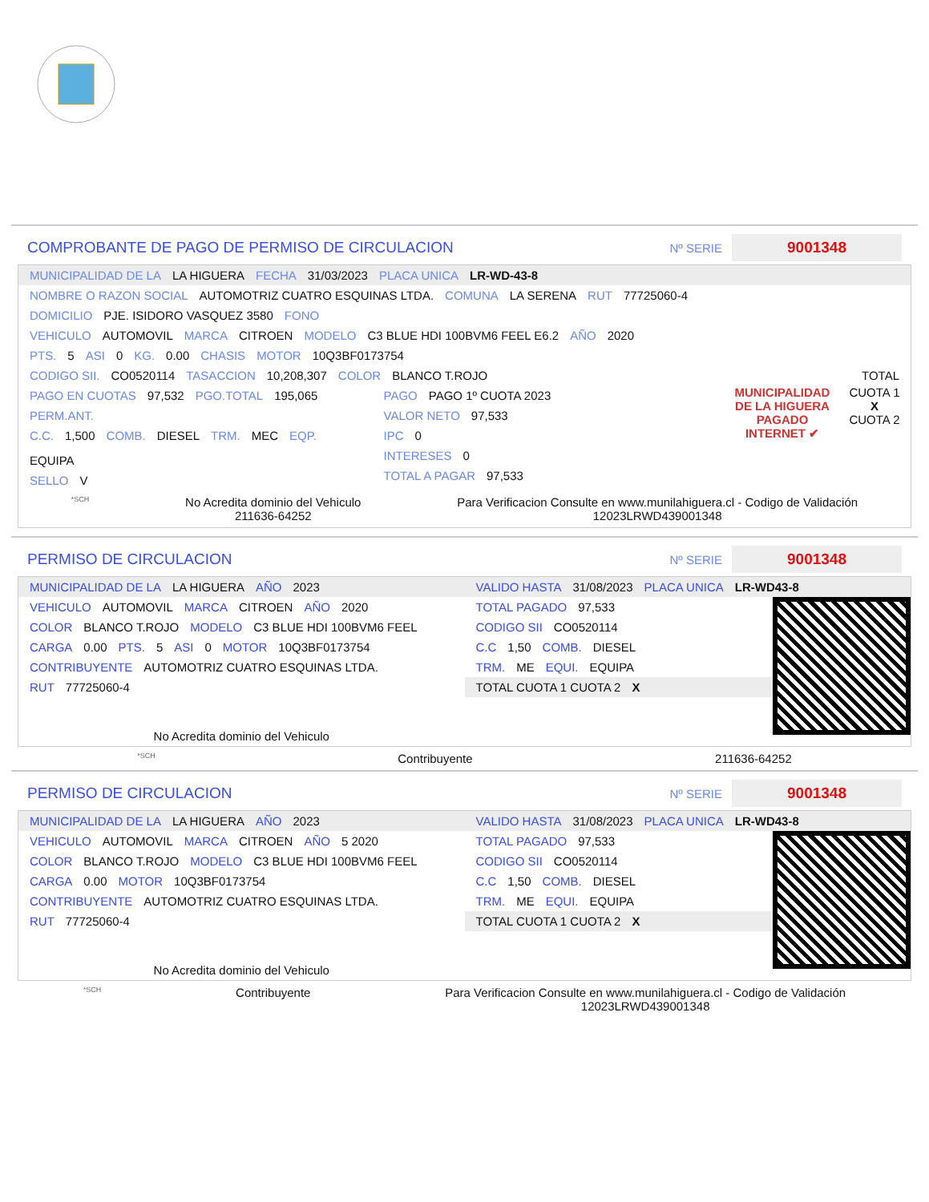COMPROBANTE DE PAGO DE PERMISO DE CIRCULACION
Nº SERIE 9001348
MUNICIPALIDAD DE LA LA HIGUERA FECHA 31/03/2023 PLACA UNICA LR-WD-43-8
NOMBRE O RAZON SOCIAL AUTOMOTRIZ CUATRO ESQUINAS LTDA. COMUNA LA SERENA RUT 77725060-4
DOMICILIO PJE. ISIDORO VASQUEZ 3580 FONO
VEHICULO AUTOMOVIL MARCA CITROEN MODELO C3 BLUE HDI 100BVM6 FEEL E6.2 AÑO 2020
PTS. 5 ASI 0 KG. 0.00 CHASIS MOTOR 10Q3BF0173754
CODIGO SII. CO0520114 TASACCION 10,208,307 COLOR BLANCO T.ROJO TOTAL
PAGO EN CUOTAS 97,532 PGO.TOTAL 195,065
PERM.ANT.
C.C. 1,500 COMB. DIESEL TRM. MEC EQP. EQUIPA
SELLO V
PAGO PAGO 1º CUOTA 2023
VALOR NETO 97,533
IPC 0
INTERESES 0
TOTAL A PAGAR 97,533
MUNICIPALIDAD DE LA HIGUERA
PAGADO INTERNET ✔
CUOTA 1
X
CUOTA 2
*SCH
No Acredita dominio del Vehiculo
211636-64252
Para Verificacion Consulte en www.munilahiguera.cl - Codigo de Validación
12023LRWD439001348
PERMISO DE CIRCULACION
Nº SERIE 9001348
MUNICIPALIDAD DE LA LA HIGUERA AÑO 2023
VEHICULO AUTOMOVIL MARCA CITROEN AÑO 2020
COLOR BLANCO T.ROJO MODELO C3 BLUE HDI 100BVM6 FEEL
CARGA 0.00 PTS. 5 ASI 0 MOTOR 10Q3BF0173754
CONTRIBUYENTE AUTOMOTRIZ CUATRO ESQUINAS LTDA.
RUT 77725060-4
No Acredita dominio del Vehiculo
VALIDO HASTA 31/08/2023 PLACA UNICA LR-WD43-8
TOTAL PAGADO 97,533
CODIGO SII CO0520114
C.C 1,50 COMB. DIESEL
TRM. ME EQUI. EQUIPA
TOTAL CUOTA 1 CUOTA 2 X
*SCH Contribuyente 211636-64252
PERMISO DE CIRCULACION
Nº SERIE 9001348
MUNICIPALIDAD DE LA LA HIGUERA AÑO 2023
VEHICULO AUTOMOVIL MARCA CITROEN AÑO 5 2020
COLOR BLANCO T.ROJO MODELO C3 BLUE HDI 100BVM6 FEEL
CARGA 0.00 MOTOR 10Q3BF0173754
CONTRIBUYENTE AUTOMOTRIZ CUATRO ESQUINAS LTDA.
RUT 77725060-4
No Acredita dominio del Vehiculo
VALIDO HASTA 31/08/2023 PLACA UNICA LR-WD43-8
TOTAL PAGADO 97,533
CODIGO SII CO0520114
C.C 1,50 COMB. DIESEL
TRM. ME EQUI. EQUIPA
TOTAL CUOTA 1 CUOTA 2 X
*SCH Contribuyente Para Verificacion Consulte en www.munilahiguera.cl - Codigo de Validación
12023LRWD439001348